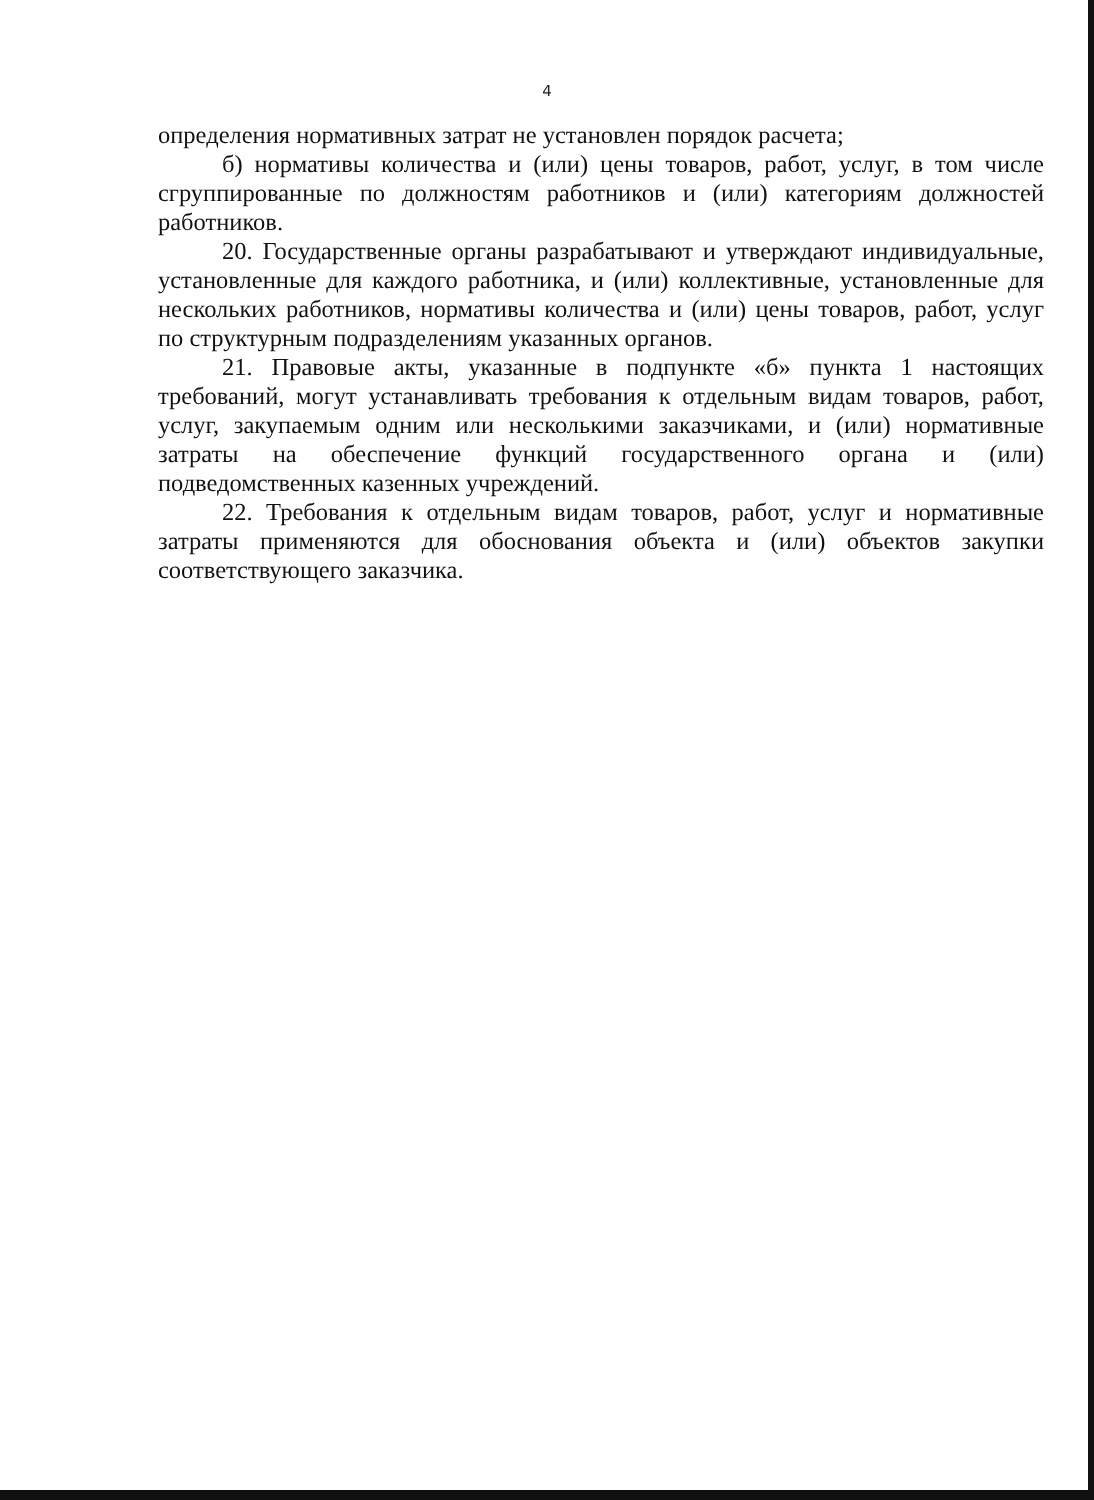4
определения нормативных затрат не установлен порядок расчета;
б) нормативы количества и (или) цены товаров, работ, услуг, в том числе сгруппированные по должностям работников и (или) категориям должностей работников.
20. Государственные органы разрабатывают и утверждают индивидуальные, установленные для каждого работника, и (или) коллективные, установленные для нескольких работников, нормативы количества и (или) цены товаров, работ, услуг по структурным подразделениям указанных органов.
21. Правовые акты, указанные в подпункте «б» пункта 1 настоящих требований, могут устанавливать требования к отдельным видам товаров, работ, услуг, закупаемым одним или несколькими заказчиками, и (или) нормативные затраты на обеспечение функций государственного органа и (или) подведомственных казенных учреждений.
22. Требования к отдельным видам товаров, работ, услуг и нормативные затраты применяются для обоснования объекта и (или) объектов закупки соответствующего заказчика.